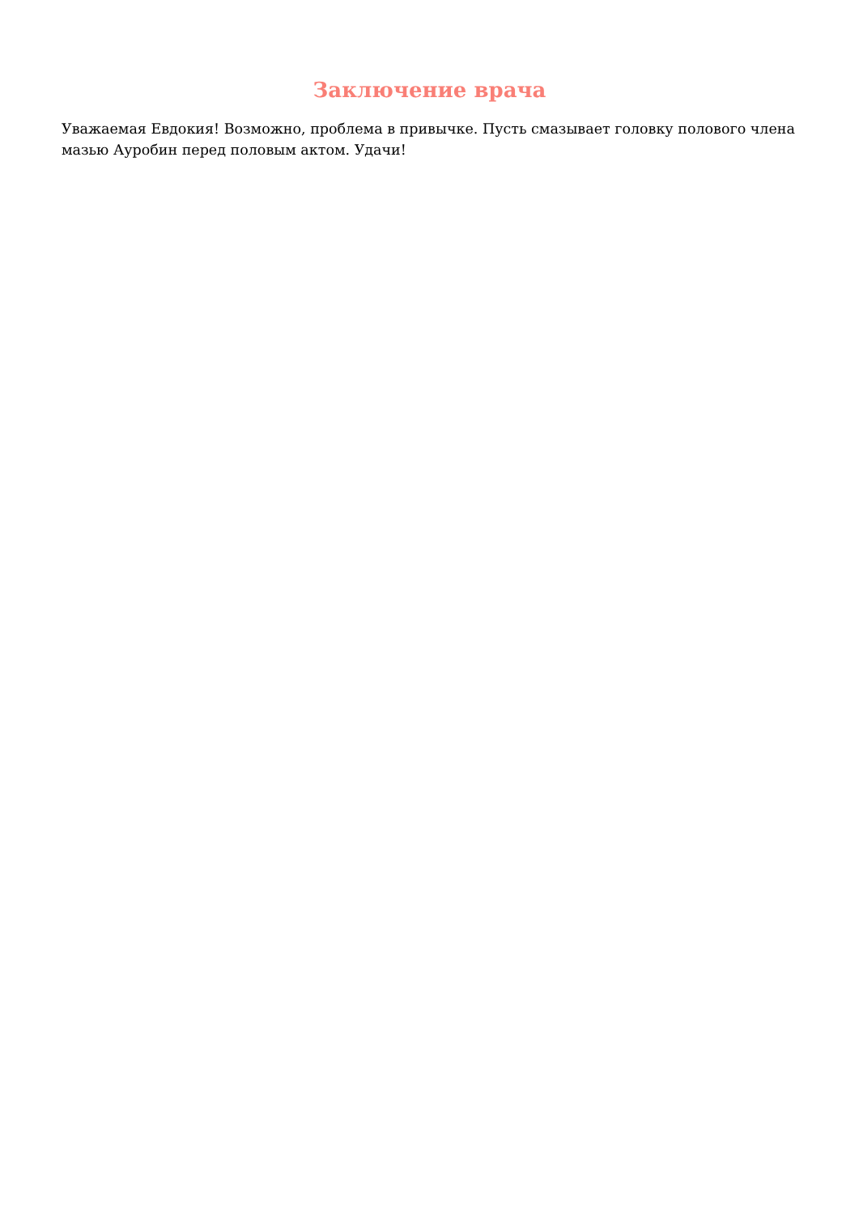Заключение врача
Уважаемая Евдокия! Возможно, проблема в привычке. Пусть смазывает головку полового члена мазью Ауробин перед половым актом. Удачи!